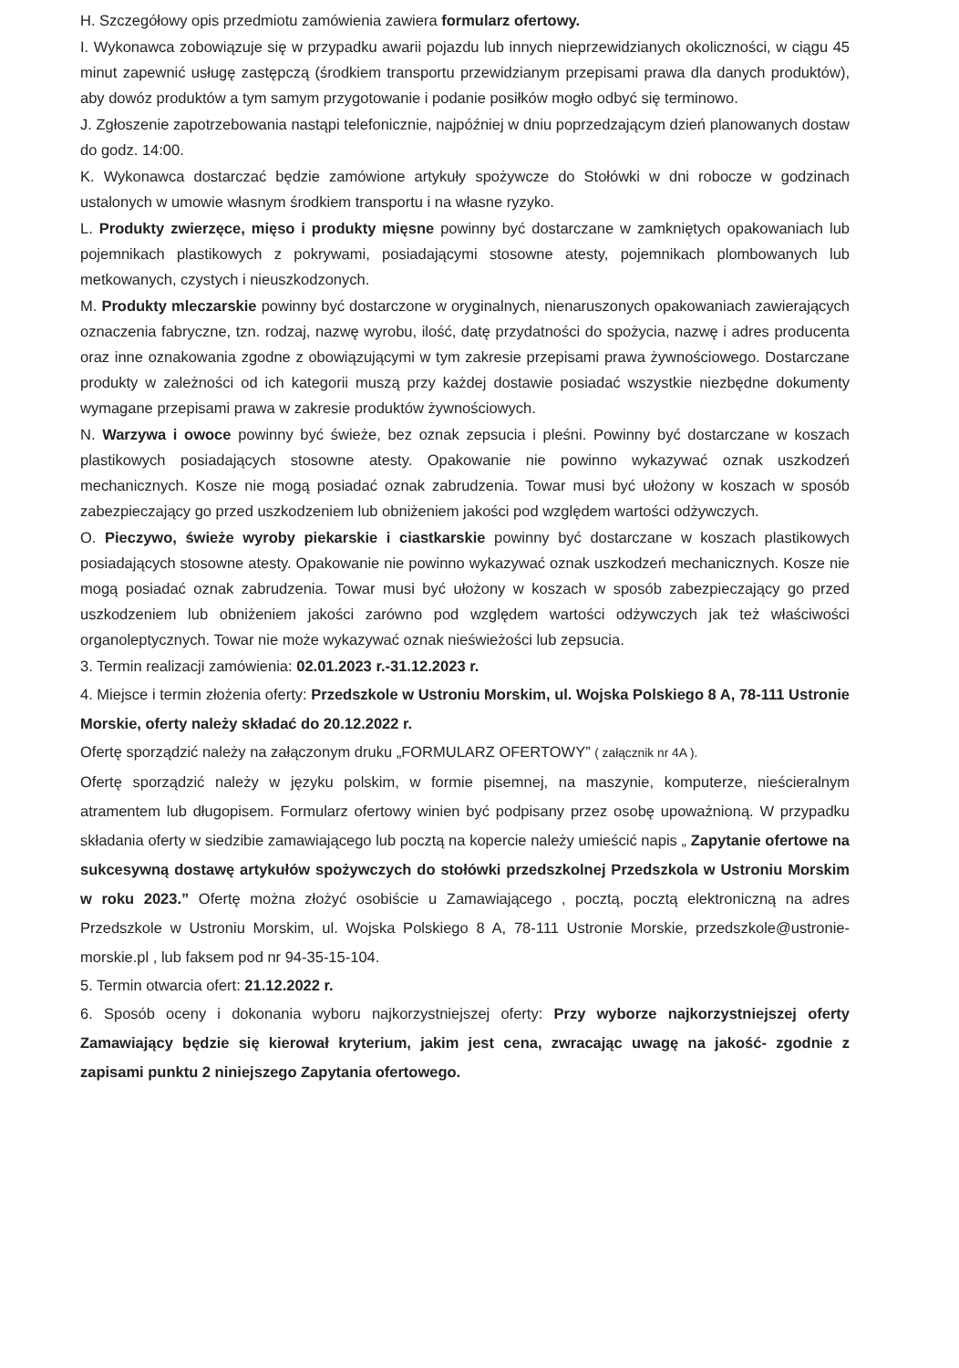H. Szczegółowy opis przedmiotu zamówienia zawiera formularz ofertowy.
I. Wykonawca zobowiązuje się w przypadku awarii pojazdu lub innych nieprzewidzianych okoliczności, w ciągu 45 minut zapewnić usługę zastępczą (środkiem transportu przewidzianym przepisami prawa dla danych produktów), aby dowóz produktów a tym samym przygotowanie i podanie posiłków mogło odbyć się terminowo.
J. Zgłoszenie zapotrzebowania nastąpi telefonicznie, najpóźniej w dniu poprzedzającym dzień planowanych dostaw do godz. 14:00.
K. Wykonawca dostarczać będzie zamówione artykuły spożywcze do Stołówki w dni robocze w godzinach ustalonych w umowie własnym środkiem transportu i na własne ryzyko.
L. Produkty zwierzęce, mięso i produkty mięsne powinny być dostarczane w zamkniętych opakowaniach lub pojemnikach plastikowych z pokrywami, posiadającymi stosowne atesty, pojemnikach plombowanych lub metkowanych, czystych i nieuszkodzonych.
M. Produkty mleczarskie powinny być dostarczone w oryginalnych, nienaruszonych opakowaniach zawierających oznaczenia fabryczne, tzn. rodzaj, nazwę wyrobu, ilość, datę przydatności do spożycia, nazwę i adres producenta oraz inne oznakowania zgodne z obowiązującymi w tym zakresie przepisami prawa żywnościowego. Dostarczane produkty w zależności od ich kategorii muszą przy każdej dostawie posiadać wszystkie niezbędne dokumenty wymagane przepisami prawa w zakresie produktów żywnościowych.
N. Warzywa i owoce powinny być świeże, bez oznak zepsucia i pleśni. Powinny być dostarczane w koszach plastikowych posiadających stosowne atesty. Opakowanie nie powinno wykazywać oznak uszkodzeń mechanicznych. Kosze nie mogą posiadać oznak zabrudzenia. Towar musi być ułożony w koszach w sposób zabezpieczający go przed uszkodzeniem lub obniżeniem jakości pod względem wartości odżywczych.
O. Pieczywo, świeże wyroby piekarskie i ciastkarskie powinny być dostarczane w koszach plastikowych posiadających stosowne atesty. Opakowanie nie powinno wykazywać oznak uszkodzeń mechanicznych. Kosze nie mogą posiadać oznak zabrudzenia. Towar musi być ułożony w koszach w sposób zabezpieczający go przed uszkodzeniem lub obniżeniem jakości zarówno pod względem wartości odżywczych jak też właściwości organoleptycznych. Towar nie może wykazywać oznak nieświeżości lub zepsucia.
3. Termin realizacji zamówienia: 02.01.2023 r.-31.12.2023 r.
4. Miejsce i termin złożenia oferty: Przedszkole w Ustroniu Morskim, ul. Wojska Polskiego 8 A, 78-111 Ustronie Morskie, oferty należy składać do 20.12.2022 r.
Ofertę sporządzić należy na załączonym druku „FORMULARZ OFERTOWY” ( załącznik nr 4A ).
Ofertę sporządzić należy w języku polskim, w formie pisemnej, na maszynie, komputerze, nieścieralnym atramentem lub długopisem. Formularz ofertowy winien być podpisany przez osobę upoważnioną. W przypadku składania oferty w siedzibie zamawiającego lub pocztą na kopercie należy umieścić napis „ Zapytanie ofertowe na sukcesywną dostawę artykułów spożywczych do stołówki przedszkolnej Przedszkola w Ustroniu Morskim w roku 2023.” Ofertę można złożyć osobiście u Zamawiającego , pocztą, pocztą elektroniczną na adres Przedszkole w Ustroniu Morskim, ul. Wojska Polskiego 8 A, 78-111 Ustronie Morskie, przedszkole@ustronie-morskie.pl , lub faksem pod nr 94-35-15-104.
5. Termin otwarcia ofert: 21.12.2022 r.
6. Sposób oceny i dokonania wyboru najkorzystniejszej oferty: Przy wyborze najkorzystniejszej oferty Zamawiający będzie się kierował kryterium, jakim jest cena, zwracając uwagę na jakość- zgodnie z zapisami punktu 2 niniejszego Zapytania ofertowego.